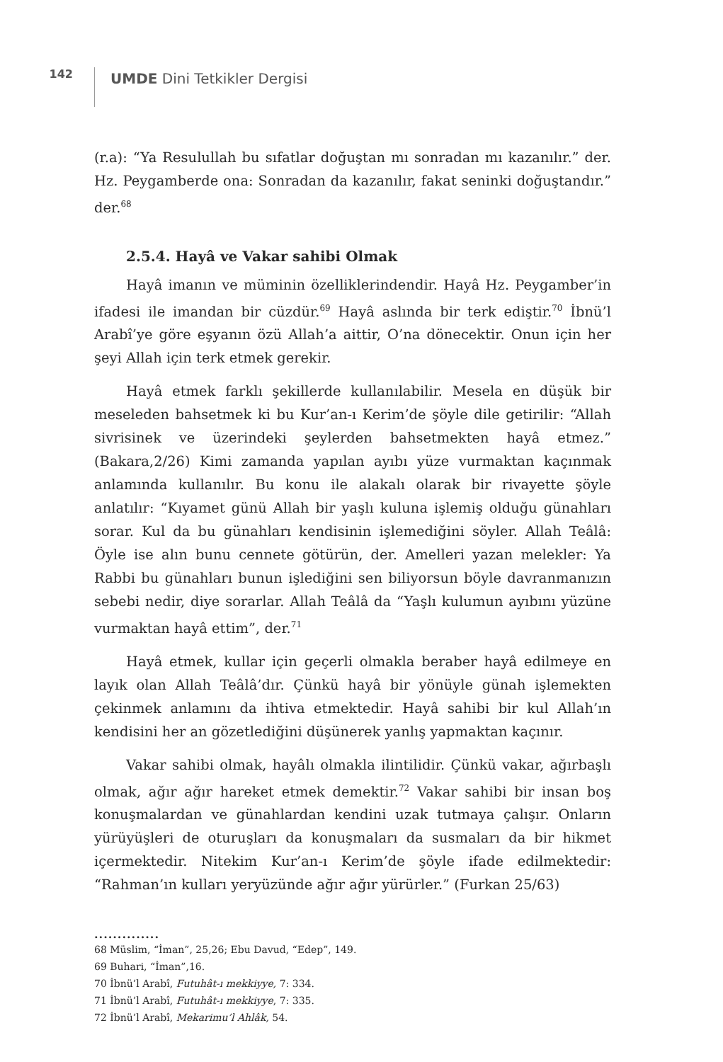142
UMDE Dini Tetkikler Dergisi
(r.a): “Ya Resulullah bu sıfatlar doğuştan mı sonradan mı kazanılır.” der. Hz. Peygamberde ona: Sonradan da kazanılır, fakat seninki doğuştandır.” der.<sup>68</sup>
2.5.4. Hayâ ve Vakar sahibi Olmak
Hayâ imanın ve müminin özelliklerindendir. Hayâ Hz. Peygamber’in ifadesi ile imandan bir cüzdür.<sup>69</sup> Hayâ aslında bir terk ediştir.<sup>70</sup> İbnü’l Arabî’ye göre eşyanın özü Allah’a aittir, O’na dönecektir. Onun için her şeyi Allah için terk etmek gerekir.
Hayâ etmek farklı şekillerde kullanılabilir. Mesela en düşük bir meseleden bahsetmek ki bu Kur’an-ı Kerim’de şöyle dile getirilir: “Allah sivrisinek ve üzerindeki şeylerden bahsetmekten hayâ etmez.” (Bakara,2/26) Kimi zamanda yapılan ayıbı yüze vurmaktan kaçınmak anlamında kullanılır. Bu konu ile alakalı olarak bir rivayette şöyle anlatılır: “Kıyamet günü Allah bir yaşlı kuluna işlemiş olduğu günahları sorar. Kul da bu günahları kendisinin işlemediğini söyler. Allah Teâlâ: Öyle ise alın bunu cennete götürün, der. Amelleri yazan melekler: Ya Rabbi bu günahları bunun işlediğini sen biliyorsun böyle davranmanızın sebebi nedir, diye sorarlar. Allah Teâlâ da “Yaşlı kulumun ayıbını yüzüne vurmaktan hayâ ettim”, der.<sup>71</sup>
Hayâ etmek, kullar için geçerli olmakla beraber hayâ edilmeye en layık olan Allah Teâlâ’dır. Çünkü hayâ bir yönüyle günah işlemekten çekinmek anlamını da ihtiva etmektedir. Hayâ sahibi bir kul Allah’ın kendisini her an gözetlediğini düşünerek yanlış yapmaktan kaçınır.
Vakar sahibi olmak, hayâlı olmakla ilintilidir. Çünkü vakar, ağırbaşlı olmak, ağır ağır hareket etmek demektir.<sup>72</sup> Vakar sahibi bir insan boş konuşmalardan ve günahlardan kendini uzak tutmaya çalışır. Onların yürüyüşleri de oturuşları da konuşmaları da susmaları da bir hikmet içermektedir. Nitekim Kur’an-ı Kerim’de şöyle ifade edilmektedir: “Rahman’ın kulları yeryüzünde ağır ağır yürürler.” (Furkan 25/63)
..............
68 Müslim, “İman”, 25,26; Ebu Davud, “Edep”, 149.
69 Buhari, “İman”,16.
70 İbnü’l Arabî, Futuhât-ı mekkiyye, 7: 334.
71 İbnü’l Arabî, Futuhât-ı mekkiyye, 7: 335.
72 İbnü’l Arabî, Mekarimu’l Ahlâk, 54.